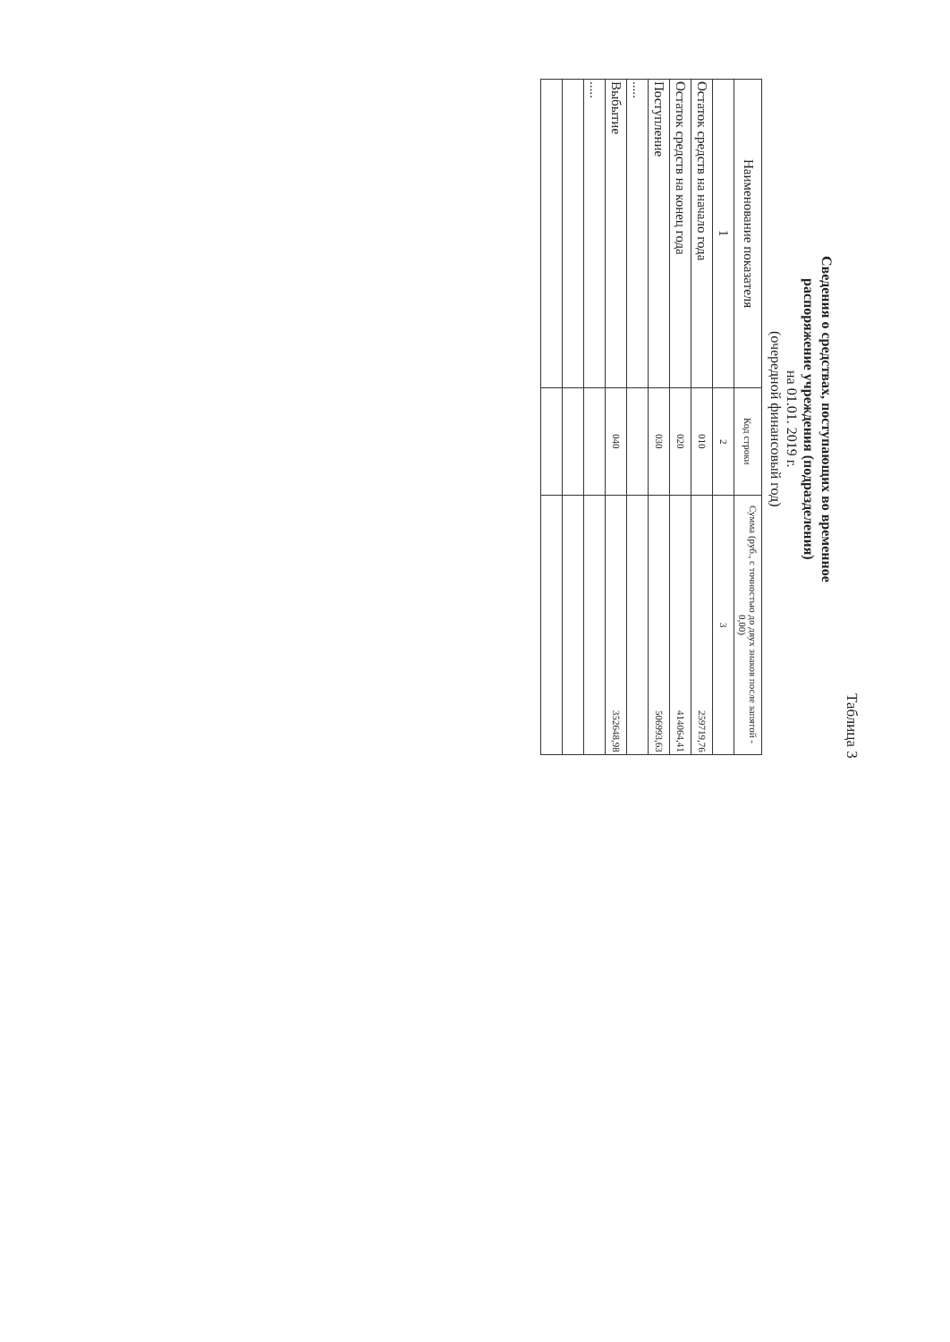Таблица 3
Сведения о средствах, поступающих во временное
распоряжение учреждения (подразделения)
на 01.01. 2019 г.
(очередной финансовый год)
| Наименование показателя | Код строки | Сумма (руб., с точностью до двух знаков после запятой - 0,00) |
| --- | --- | --- |
| 1 | 2 | 3 |
| Остаток средств на начало года | 010 | 259719,76 |
| Остаток средств на конец года | 020 | 414064,41 |
| Поступление | 030 | 506993,63 |
| ..... | | |
| Выбытие | 040 | 352648,98 |
| ..... | | |